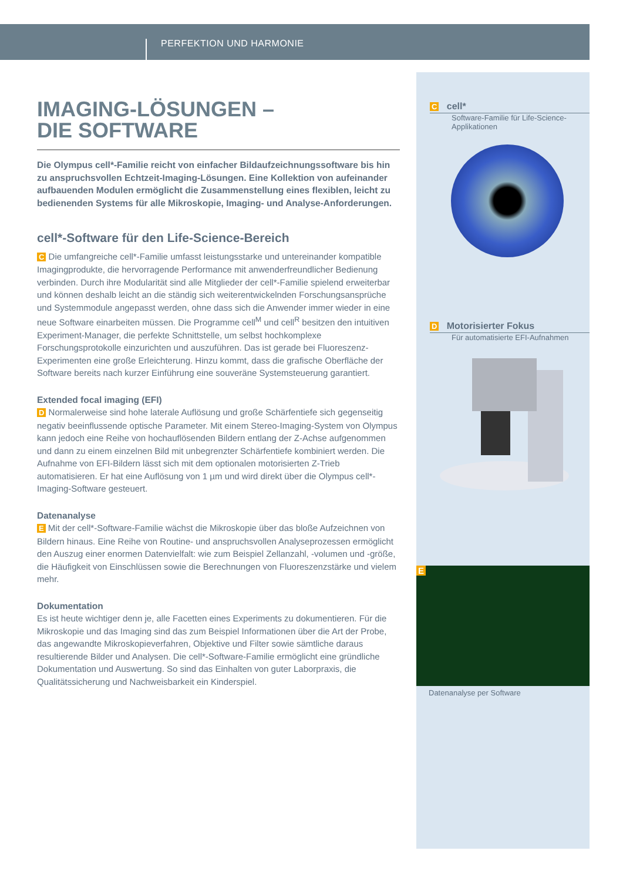PERFEKTION UND HARMONIE
IMAGING-LÖSUNGEN –
DIE SOFTWARE
Die Olympus cell*-Familie reicht von einfacher Bildaufzeichnungssoftware bis hin zu anspruchsvollen Echtzeit-Imaging-Lösungen. Eine Kollektion von aufeinander aufbauenden Modulen ermöglicht die Zusammenstellung eines flexiblen, leicht zu bedienenden Systems für alle Mikroskopie, Imaging- und Analyse-Anforderungen.
cell*-Software für den Life-Science-Bereich
C Die umfangreiche cell*-Familie umfasst leistungsstarke und untereinander kompatible Imagingprodukte, die hervorragende Performance mit anwenderfreundlicher Bedienung verbinden. Durch ihre Modularität sind alle Mitglieder der cell*-Familie spielend erweiterbar und können deshalb leicht an die ständig sich weiterentwickelnden Forschungsansprüche und Systemmodule angepasst werden, ohne dass sich die Anwender immer wieder in eine neue Software einarbeiten müssen. Die Programme cell<sup>M</sup> und cell<sup>R</sup> besitzen den intuitiven Experiment-Manager, die perfekte Schnittstelle, um selbst hochkomplexe Forschungsprotokolle einzurichten und auszuführen. Das ist gerade bei Fluoreszenz-Experimenten eine große Erleichterung. Hinzu kommt, dass die grafische Oberfläche der Software bereits nach kurzer Einführung eine souveräne Systemsteuerung garantiert.
Extended focal imaging (EFI)
D Normalerweise sind hohe laterale Auflösung und große Schärfentiefe sich gegenseitig negativ beeinflussende optische Parameter. Mit einem Stereo-Imaging-System von Olympus kann jedoch eine Reihe von hochauflösenden Bildern entlang der Z-Achse aufgenommen und dann zu einem einzelnen Bild mit unbegrenzter Schärfentiefe kombiniert werden. Die Aufnahme von EFI-Bildern lässt sich mit dem optionalen motorisierten Z-Trieb automatisieren. Er hat eine Auflösung von 1 µm und wird direkt über die Olympus cell*-Imaging-Software gesteuert.
Datenanalyse
E Mit der cell*-Software-Familie wächst die Mikroskopie über das bloße Aufzeichnen von Bildern hinaus. Eine Reihe von Routine- und anspruchsvollen Analyseprozessen ermöglicht den Auszug einer enormen Datenvielfalt: wie zum Beispiel Zellanzahl, -volumen und -größe, die Häufigkeit von Einschlüssen sowie die Berechnungen von Fluoreszenzstärke und vielem mehr.
Dokumentation
Es ist heute wichtiger denn je, alle Facetten eines Experiments zu dokumentieren. Für die Mikroskopie und das Imaging sind das zum Beispiel Informationen über die Art der Probe, das angewandte Mikroskopieverfahren, Objektive und Filter sowie sämtliche daraus resultierende Bilder und Analysen. Die cell*-Software-Familie ermöglicht eine gründliche Dokumentation und Auswertung. So sind das Einhalten von guter Laborpraxis, die Qualitätssicherung und Nachweisbarkeit ein Kinderspiel.
C cell*
Software-Familie für Life-Science-Applikationen
D Motorisierter Fokus
Für automatisierte EFI-Aufnahmen
E
Datenanalyse per Software